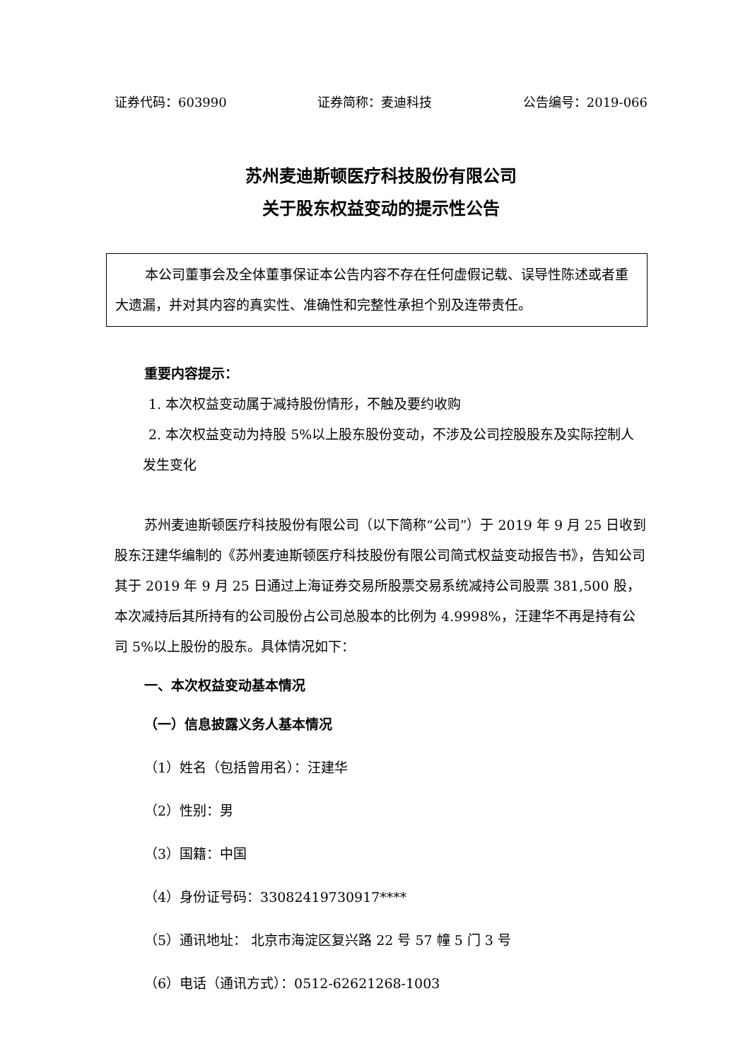证券代码：603990 证券简称：麦迪科技 公告编号：2019-066
苏州麦迪斯顿医疗科技股份有限公司
关于股东权益变动的提示性公告
本公司董事会及全体董事保证本公告内容不存在任何虚假记载、误导性陈述或者重大遗漏，并对其内容的真实性、准确性和完整性承担个别及连带责任。
重要内容提示：
1. 本次权益变动属于减持股份情形，不触及要约收购
2. 本次权益变动为持股 5%以上股东股份变动，不涉及公司控股股东及实际控制人发生变化
苏州麦迪斯顿医疗科技股份有限公司（以下简称“公司”）于 2019 年 9 月 25 日收到股东汪建华编制的《苏州麦迪斯顿医疗科技股份有限公司简式权益变动报告书》，告知公司其于 2019 年 9 月 25 日通过上海证券交易所股票交易系统减持公司股票 381,500 股，本次减持后其所持有的公司股份占公司总股本的比例为 4.9998%，汪建华不再是持有公司 5%以上股份的股东。具体情况如下：
一、本次权益变动基本情况
（一）信息披露义务人基本情况
（1）姓名（包括曾用名）：汪建华
（2）性别：男
（3）国籍：中国
（4）身份证号码：33082419730917****
（5）通讯地址： 北京市海淀区复兴路 22 号 57 幢 5 门 3 号
（6）电话（通讯方式）：0512-62621268-1003